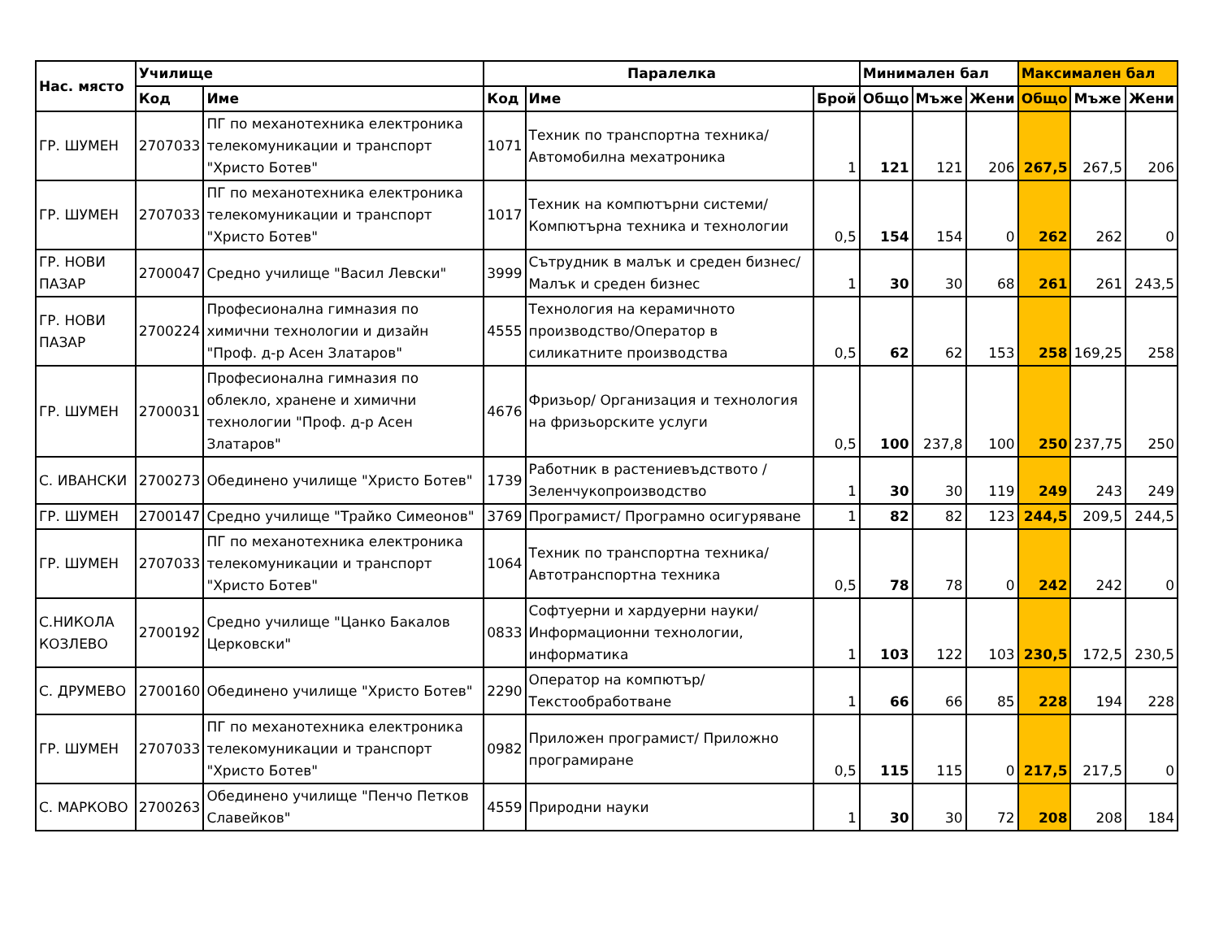| Нас. място | Училище | | Паралелка | | | Минимален бал | | | Максимален бал | | |
| --- | --- | --- | --- | --- | --- | --- | --- | --- | --- | --- | --- |
| | Код | Име | Код | Име | Брой | Общо | Мъже | Жени | Общо | Мъже | Жени |
| ГР. ШУМЕН | 2707033 | ПГ по механотехника електроника телекомуникации и транспорт "Христо Ботев" | 1071 | Техник по транспортна техника/ Автомобилна мехатроника | 1 | 121 | 121 | 206 | 267,5 | 267,5 | 206 |
| ГР. ШУМЕН | 2707033 | ПГ по механотехника електроника телекомуникации и транспорт "Христо Ботев" | 1017 | Техник на компютърни системи/ Компютърна техника и технологии | 0,5 | 154 | 154 | 0 | 262 | 262 | 0 |
| ГР. НОВИ ПАЗАР | 2700047 | Средно училище "Васил Левски" | 3999 | Сътрудник в малък и среден бизнес/ Малък и среден бизнес | 1 | 30 | 30 | 68 | 261 | 261 | 243,5 |
| ГР. НОВИ ПАЗАР | 2700224 | Професионална гимназия по химични технологии и дизайн "Проф. д-р Асен Златаров" | 4555 | Технология на керамичното производство/Оператор в силикатните производства | 0,5 | 62 | 62 | 153 | 258 | 169,25 | 258 |
| ГР. ШУМЕН | 2700031 | Професионална гимназия по облекло, хранене и химични технологии "Проф. д-р Асен Златаров" | 4676 | Фризьор/ Организация и технология на фризьорските услуги | 0,5 | 100 | 237,8 | 100 | 250 | 237,75 | 250 |
| С. ИВАНСКИ | 2700273 | Обединено училище "Христо Ботев" | 1739 | Работник в растениевъдството /Зеленчукопроизводство | 1 | 30 | 30 | 119 | 249 | 243 | 249 |
| ГР. ШУМЕН | 2700147 | Средно училище "Трайко Симеонов" | 3769 | Програмист/ Програмно осигуряване | 1 | 82 | 82 | 123 | 244,5 | 209,5 | 244,5 |
| ГР. ШУМЕН | 2707033 | ПГ по механотехника електроника телекомуникации и транспорт "Христо Ботев" | 1064 | Техник по транспортна техника/ Автотранспортна техника | 0,5 | 78 | 78 | 0 | 242 | 242 | 0 |
| С.НИКОЛА КОЗЛЕВО | 2700192 | Средно училище "Цанко Бакалов Церковски" | 0833 | Софтуерни и хардуерни науки/ Информационни технологии, информатика | 1 | 103 | 122 | 103 | 230,5 | 172,5 | 230,5 |
| С. ДРУМЕВО | 2700160 | Обединено училище "Христо Ботев" | 2290 | Оператор на компютър/Текстообработване | 1 | 66 | 66 | 85 | 228 | 194 | 228 |
| ГР. ШУМЕН | 2707033 | ПГ по механотехника електроника телекомуникации и транспорт "Христо Ботев" | 0982 | Приложен програмист/ Приложно програмиране | 0,5 | 115 | 115 | 0 | 217,5 | 217,5 | 0 |
| С. МАРКОВО | 2700263 | Обединено училище "Пенчо Петков Славейков" | 4559 | Природни науки | 1 | 30 | 30 | 72 | 208 | 208 | 184 |